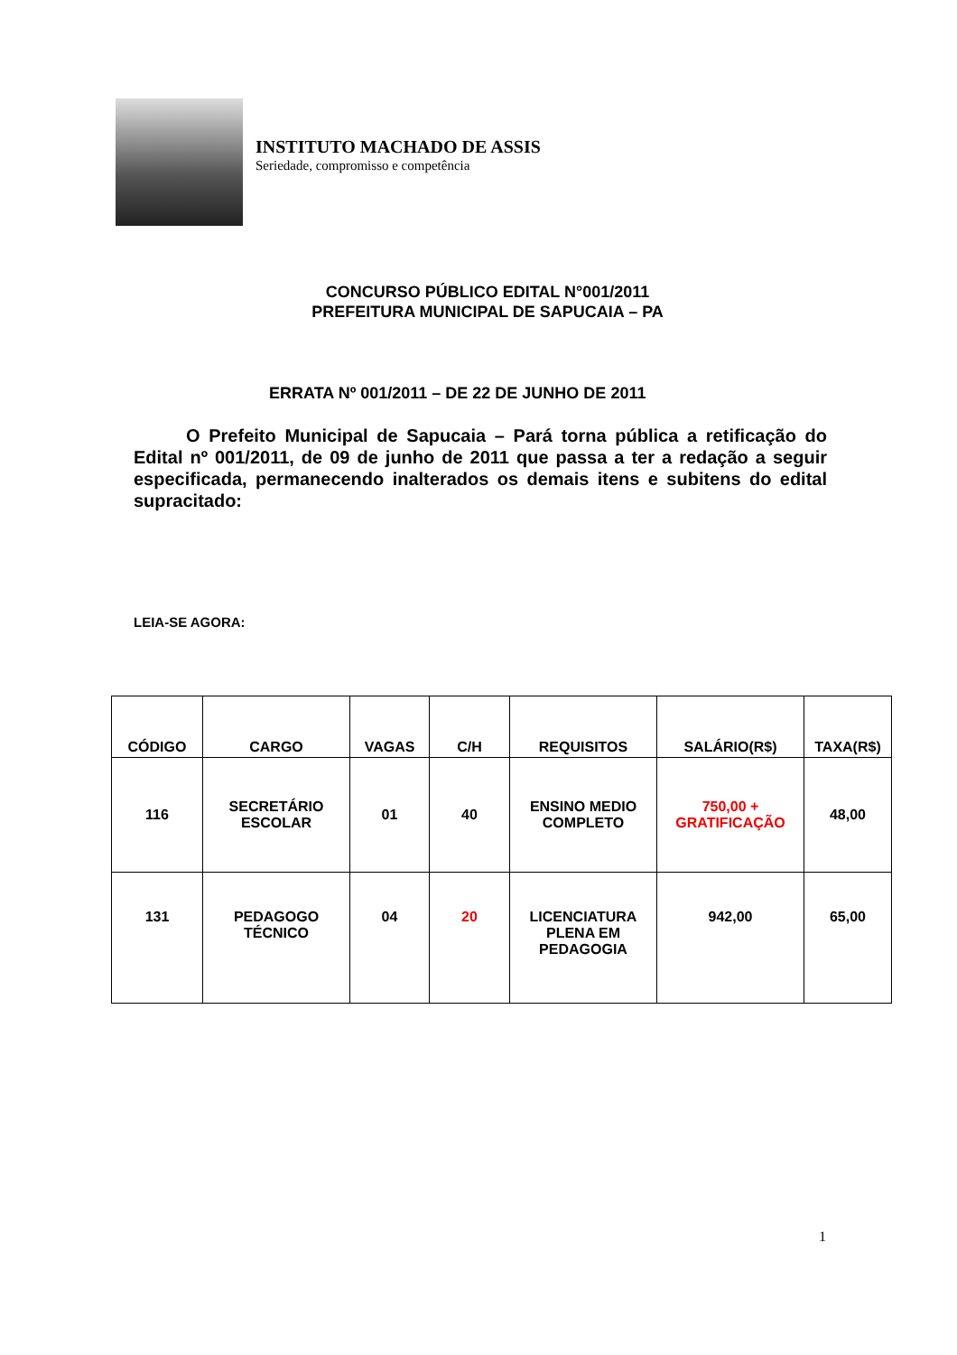INSTITUTO MACHADO DE ASSIS
Seriedade, compromisso e competência
CONCURSO PÚBLICO EDITAL N°001/2011
PREFEITURA MUNICIPAL DE SAPUCAIA – PA
ERRATA Nº 001/2011 – DE 22 DE JUNHO DE 2011
O Prefeito Municipal de Sapucaia – Pará torna pública a retificação do Edital nº 001/2011, de 09 de junho de 2011 que passa a ter a redação a seguir especificada, permanecendo inalterados os demais itens e subitens do edital supracitado:
LEIA-SE AGORA:
| CÓDIGO | CARGO | VAGAS | C/H | REQUISITOS | SALÁRIO(R$) | TAXA(R$) |
| --- | --- | --- | --- | --- | --- | --- |
| 116 | SECRETÁRIO ESCOLAR | 01 | 40 | ENSINO MEDIO COMPLETO | 750,00 + GRATIFICAÇÃO | 48,00 |
| 131 | PEDAGOGO TÉCNICO | 04 | 20 | LICENCIATURA PLENA EM PEDAGOGIA | 942,00 | 65,00 |
1